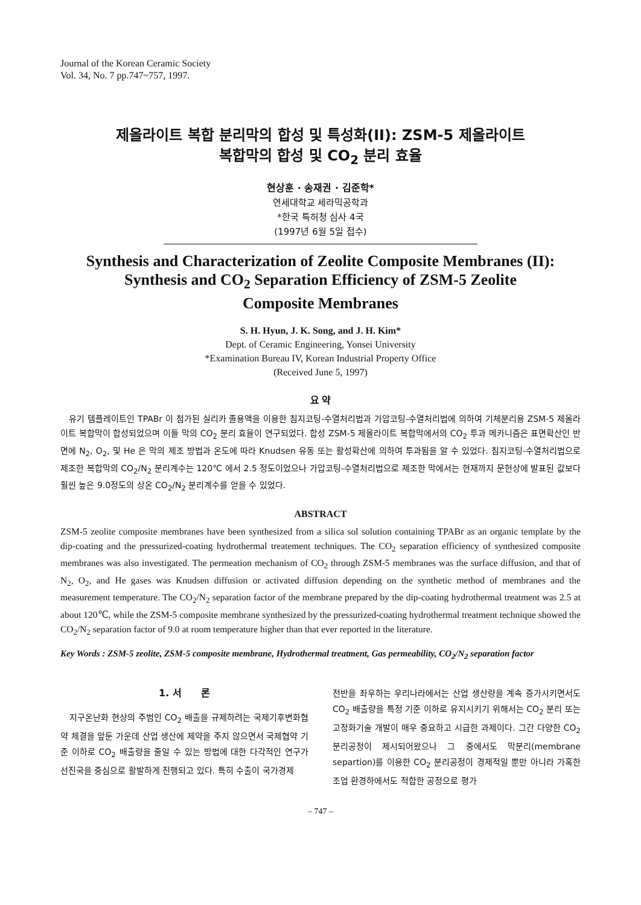Journal of the Korean Ceramic Society
Vol. 34, No. 7 pp.747~757, 1997.
제올라이트 복합 분리막의 합성 및 특성화(II): ZSM-5 제올라이트
복합막의 합성 및 CO<sub>2</sub> 분리 효율
현상훈 · 송재권 · 김준학*
연세대학교 세라믹공학과
*한국 특허청 심사 4국
(1997년 6월 5일 접수)
Synthesis and Characterization of Zeolite Composite Membranes (II):
Synthesis and CO<sub>2</sub> Separation Efficiency of ZSM-5 Zeolite
Composite Membranes
S. H. Hyun, J. K. Song, and J. H. Kim*
Dept. of Ceramic Engineering, Yonsei University
*Examination Bureau IV, Korean Industrial Property Office
(Received June 5, 1997)
요 약
　유기 템플레이트인 TPABr 이 첨가된 실리카 졸용액을 이용한 침지코팅-수열처리법과 가압코팅-수열처리법에 의하여 기체분리용 ZSM-5 제올라이트 복합막이 합성되었으며 이들 막의 CO<sub>2</sub> 분리 효율이 연구되었다. 합성 ZSM-5 제올라이트 복합막에서의 CO<sub>2</sub> 투과 메카니즘은 표면확산인 반면에 N<sub>2</sub>, O<sub>2</sub>, 및 He 은 막의 제조 방법과 온도에 따라 Knudsen 유동 또는 활성확산에 의하여 투과됨을 알 수 있었다. 침지코팅-수열처리법으로 제조한 복합막의 CO<sub>2</sub>/N<sub>2</sub> 분리계수는 120℃ 에서 2.5 정도이었으나 가압코팅-수열처리법으로 제조한 막에서는 현재까지 문헌상에 발표된 값보다 훨씬 높은 9.0정도의 상온 CO<sub>2</sub>/N<sub>2</sub> 분리계수를 얻을 수 있었다.
ABSTRACT
ZSM-5 zeolite composite membranes have been synthesized from a silica sol solution containing TPABr as an organic template by the dip-coating and the pressurized-coating hydrothermal treatement techniques. The CO<sub>2</sub> separation efficiency of synthesized composite membranes was also investigated. The permeation mechanism of CO<sub>2</sub> through ZSM-5 membranes was the surface diffusion, and that of N<sub>2</sub>, O<sub>2</sub>, and He gases was Knudsen diffusion or activated diffusion depending on the synthetic method of membranes and the measurement temperature. The CO<sub>2</sub>/N<sub>2</sub> separation factor of the membrane prepared by the dip-coating hydrothermal treatment was 2.5 at about 120℃, while the ZSM-5 composite membrane synthesized by the pressurized-coating hydrothermal treatment technique showed the CO<sub>2</sub>/N<sub>2</sub> separation factor of 9.0 at room temperature higher than that ever reported in the literature.
Key Words : ZSM-5 zeolite, ZSM-5 composite membrane, Hydrothermal treatment, Gas permeability, CO<sub>2</sub>/N<sub>2</sub> separation factor
1. 서　　론
　지구온난화 현상의 주범인 CO<sub>2</sub> 배출을 규제하려는 국제기후변화협약 체결을 앞둔 가운데 산업 생산에 제약을 주지 않으면서 국제협약 기준 이하로 CO<sub>2</sub> 배출량을 줄일 수 있는 방법에 대한 다각적인 연구가 선진국을 중심으로 활발하게 진행되고 있다. 특히 수출이 국가경제
전반을 좌우하는 우리나라에서는 산업 생산량을 계속 증가시키면서도 CO<sub>2</sub> 배출량을 특정 기준 이하로 유지시키기 위해서는 CO<sub>2</sub> 분리 또는 고정화기술 개발이 매우 중요하고 시급한 과제이다. 그간 다양한 CO<sub>2</sub> 분리공정이 제시되어왔으나 그 중에서도 막분리(membrane separtion)를 이용한 CO<sub>2</sub> 분리공정이 경제적일 뿐만 아니라 가혹한 조업 환경하에서도 적합한 공정으로 평가
– 747 –